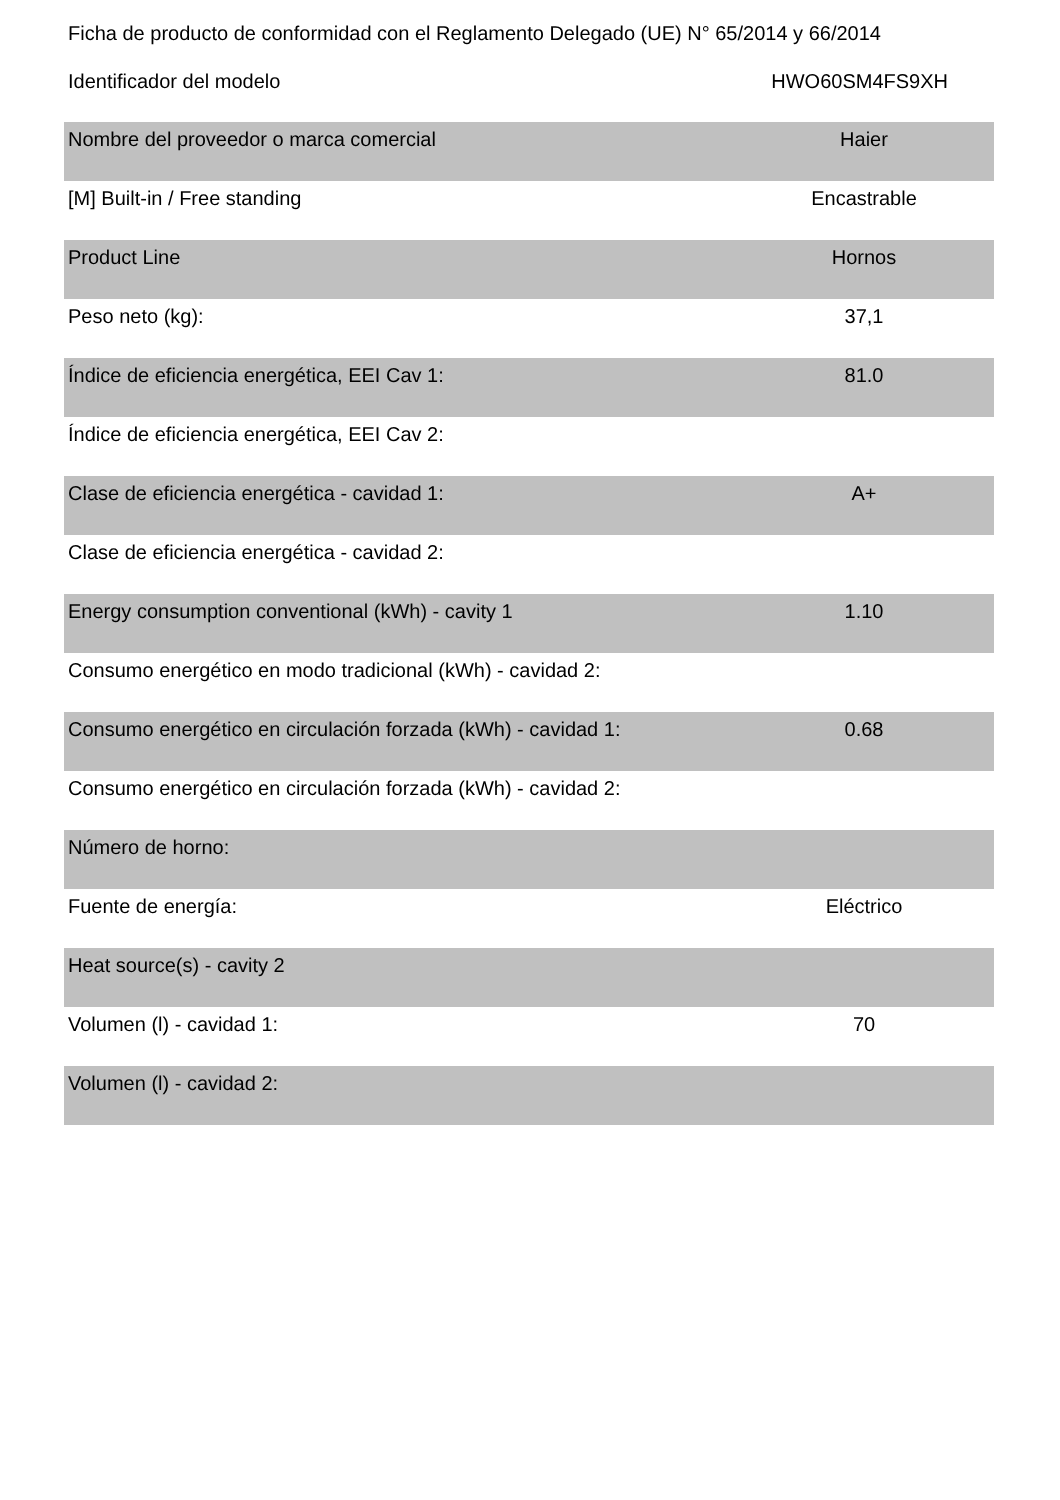Ficha de producto de conformidad con el Reglamento Delegado (UE) N° 65/2014 y 66/2014
Identificador del modelo HWO60SM4FS9XH
| Nombre del proveedor o marca comercial | Haier |
| [M] Built-in / Free standing | Encastrable |
| Product Line | Hornos |
| Peso neto (kg): | 37,1 |
| Índice de eficiencia energética, EEI Cav 1: | 81.0 |
| Índice de eficiencia energética, EEI Cav 2: | |
| Clase de eficiencia energética - cavidad 1: | A+ |
| Clase de eficiencia energética - cavidad 2: | |
| Energy consumption conventional (kWh) - cavity 1 | 1.10 |
| Consumo energético en modo tradicional (kWh) - cavidad 2: | |
| Consumo energético en circulación forzada (kWh) - cavidad 1: | 0.68 |
| Consumo energético en circulación forzada (kWh) - cavidad 2: | |
| Número de horno: | |
| Fuente de energía: | Eléctrico |
| Heat source(s) - cavity 2 | |
| Volumen (l) - cavidad 1: | 70 |
| Volumen (l) - cavidad 2: | |